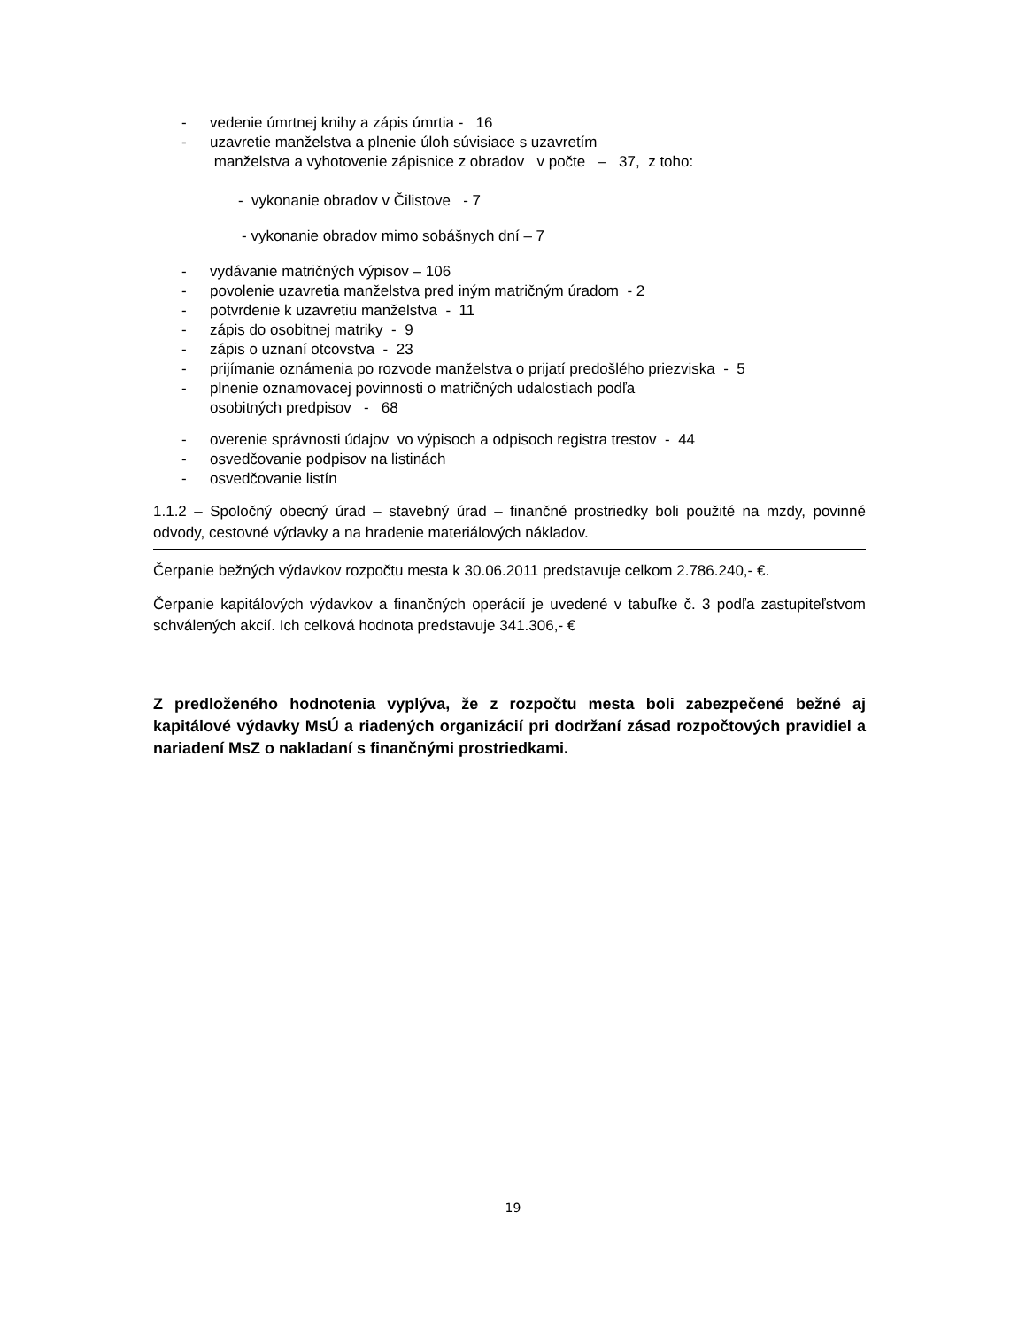- vedenie úmrtnej knihy a zápis úmrtia - 16
- uzavretie manželstva a plnenie úloh súvisiace s uzavretím
manželstva a vyhotovenie zápisnice z obradov v počte – 37, z toho:
- vykonanie obradov v Čilistove - 7
- vykonanie obradov mimo sobášnych dní – 7
- vydávanie matričných výpisov – 106
- povolenie uzavretia manželstva pred iným matričným úradom - 2
- potvrdenie k uzavretiu manželstva - 11
- zápis do osobitnej matriky - 9
- zápis o uznaní otcovstva - 23
- prijímanie oznámenia po rozvode manželstva o prijatí predošlého priezviska - 5
- plnenie oznamovacej povinnosti o matričných udalostiach podľa
osobitných predpisov - 68
- overenie správnosti údajov vo výpisoch a odpisoch registra trestov - 44
- osvedčovanie podpisov na listinách
- osvedčovanie listín
1.1.2 – Spoločný obecný úrad – stavebný úrad – finančné prostriedky boli použité na mzdy, povinné odvody, cestovné výdavky a na hradenie materiálových nákladov.
Čerpanie bežných výdavkov rozpočtu mesta k 30.06.2011 predstavuje celkom 2.786.240,- €.
Čerpanie kapitálových výdavkov a finančných operácií je uvedené v tabuľke č. 3 podľa zastupiteľstvom schválených akcií. Ich celková hodnota predstavuje 341.306,- €
Z predloženého hodnotenia vyplýva, že z rozpočtu mesta boli zabezpečené bežné aj kapitálové výdavky MsÚ a riadených organizácií pri dodržaní zásad rozpočtových pravidiel a nariadení MsZ o nakladaní s finančnými prostriedkami.
19